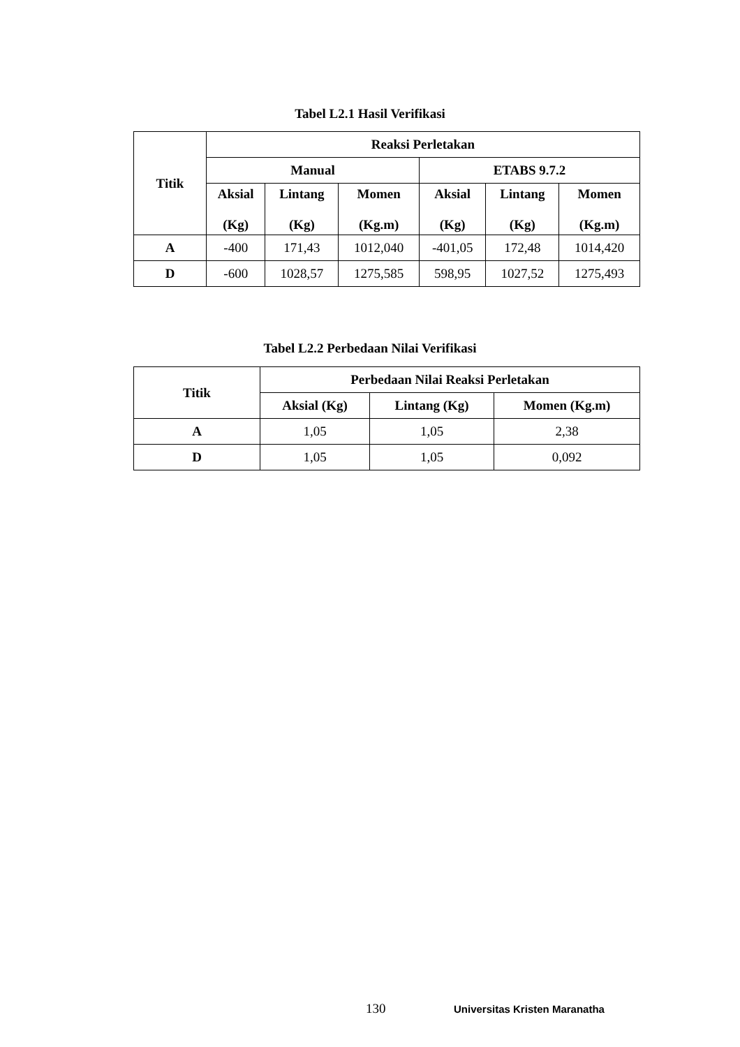Tabel L2.1 Hasil Verifikasi
| Titik | Reaksi Perletakan | | | | | |
| --- | --- | --- | --- | --- | --- | --- |
| | Manual | | | ETABS 9.7.2 | | |
| | Aksial (Kg) | Lintang (Kg) | Momen (Kg.m) | Aksial (Kg) | Lintang (Kg) | Momen (Kg.m) |
| A | -400 | 171,43 | 1012,040 | -401,05 | 172,48 | 1014,420 |
| D | -600 | 1028,57 | 1275,585 | 598,95 | 1027,52 | 1275,493 |
Tabel L2.2 Perbedaan Nilai Verifikasi
| Titik | Perbedaan Nilai Reaksi Perletakan | | |
| --- | --- | --- | --- |
| | Aksial (Kg) | Lintang (Kg) | Momen (Kg.m) |
| A | 1,05 | 1,05 | 2,38 |
| D | 1,05 | 1,05 | 0,092 |
130 Universitas Kristen Maranatha